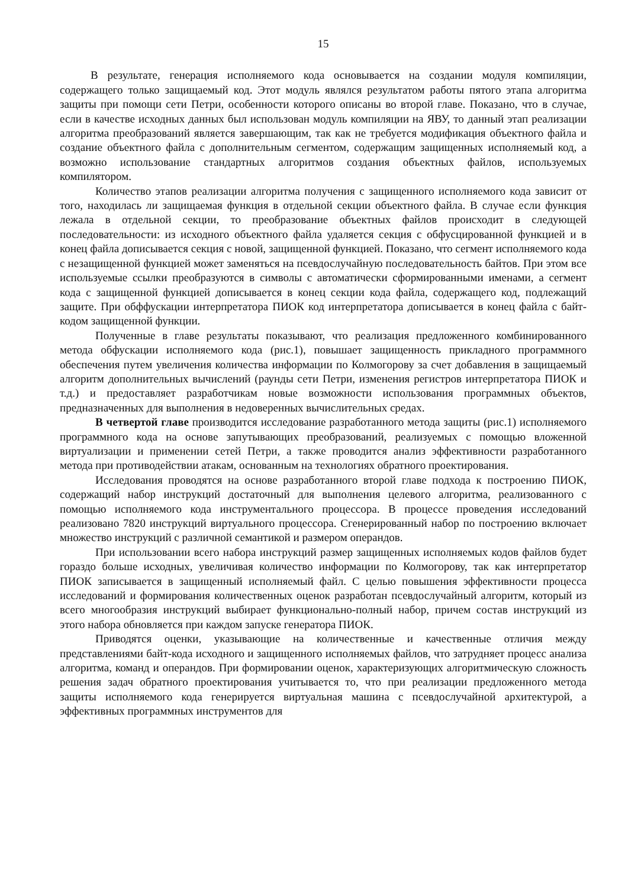15
В результате, генерация исполняемого кода основывается на создании модуля компиляции, содержащего только защищаемый код. Этот модуль являлся результатом работы пятого этапа алгоритма защиты при помощи сети Петри, особенности которого описаны во второй главе. Показано, что в случае, если в качестве исходных данных был использован модуль компиляции на ЯВУ, то данный этап реализации алгоритма преобразований является завершающим, так как не требуется модификация объектного файла и создание объектного файла с дополнительным сегментом, содержащим защищенных исполняемый код, а возможно использование стандартных алгоритмов создания объектных файлов, используемых компилятором.
Количество этапов реализации алгоритма получения с защищенного исполняемого кода зависит от того, находилась ли защищаемая функция в отдельной секции объектного файла. В случае если функция лежала в отдельной секции, то преобразование объектных файлов происходит в следующей последовательности: из исходного объектного файла удаляется секция с обфусцированной функцией и в конец файла дописывается секция с новой, защищенной функцией. Показано, что сегмент исполняемого кода с незащищенной функцией может заменяться на псевдослучайную последовательность байтов. При этом все используемые ссылки преобразуются в символы с автоматически сформированными именами, а сегмент кода с защищенной функцией дописывается в конец секции кода файла, содержащего код, подлежащий защите. При обффускации интерпретатора ПИОК код интерпретатора дописывается в конец файла с байт-кодом защищенной функции.
Полученные в главе результаты показывают, что реализация предложенного комбинированного метода обфускации исполняемого кода (рис.1), повышает защищенность прикладного программного обеспечения путем увеличения количества информации по Колмогорову за счет добавления в защищаемый алгоритм дополнительных вычислений (раунды сети Петри, изменения регистров интерпретатора ПИОК и т.д.) и предоставляет разработчикам новые возможности использования программных объектов, предназначенных для выполнения в недоверенных вычислительных средах.
В четвертой главе производится исследование разработанного метода защиты (рис.1) исполняемого программного кода на основе запутывающих преобразований, реализуемых с помощью вложенной виртуализации и применении сетей Петри, а также проводится анализ эффективности разработанного метода при противодействии атакам, основанным на технологиях обратного проектирования.
Исследования проводятся на основе разработанного второй главе подхода к построению ПИОК, содержащий набор инструкций достаточный для выполнения целевого алгоритма, реализованного с помощью исполняемого кода инструментального процессора. В процессе проведения исследований реализовано 7820 инструкций виртуального процессора. Сгенерированный набор по построению включает множество инструкций с различной семантикой и размером операндов.
При использовании всего набора инструкций размер защищенных исполняемых кодов файлов будет гораздо больше исходных, увеличивая количество информации по Колмогорову, так как интерпретатор ПИОК записывается в защищенный исполняемый файл. С целью повышения эффективности процесса исследований и формирования количественных оценок разработан псевдослучайный алгоритм, который из всего многообразия инструкций выбирает функционально-полный набор, причем состав инструкций из этого набора обновляется при каждом запуске генератора ПИОК.
Приводятся оценки, указывающие на количественные и качественные отличия между представлениями байт-кода исходного и защищенного исполняемых файлов, что затрудняет процесс анализа алгоритма, команд и операндов. При формировании оценок, характеризующих алгоритмическую сложность решения задач обратного проектирования учитывается то, что при реализации предложенного метода защиты исполняемого кода генерируется виртуальная машина с псевдослучайной архитектурой, а эффективных программных инструментов для